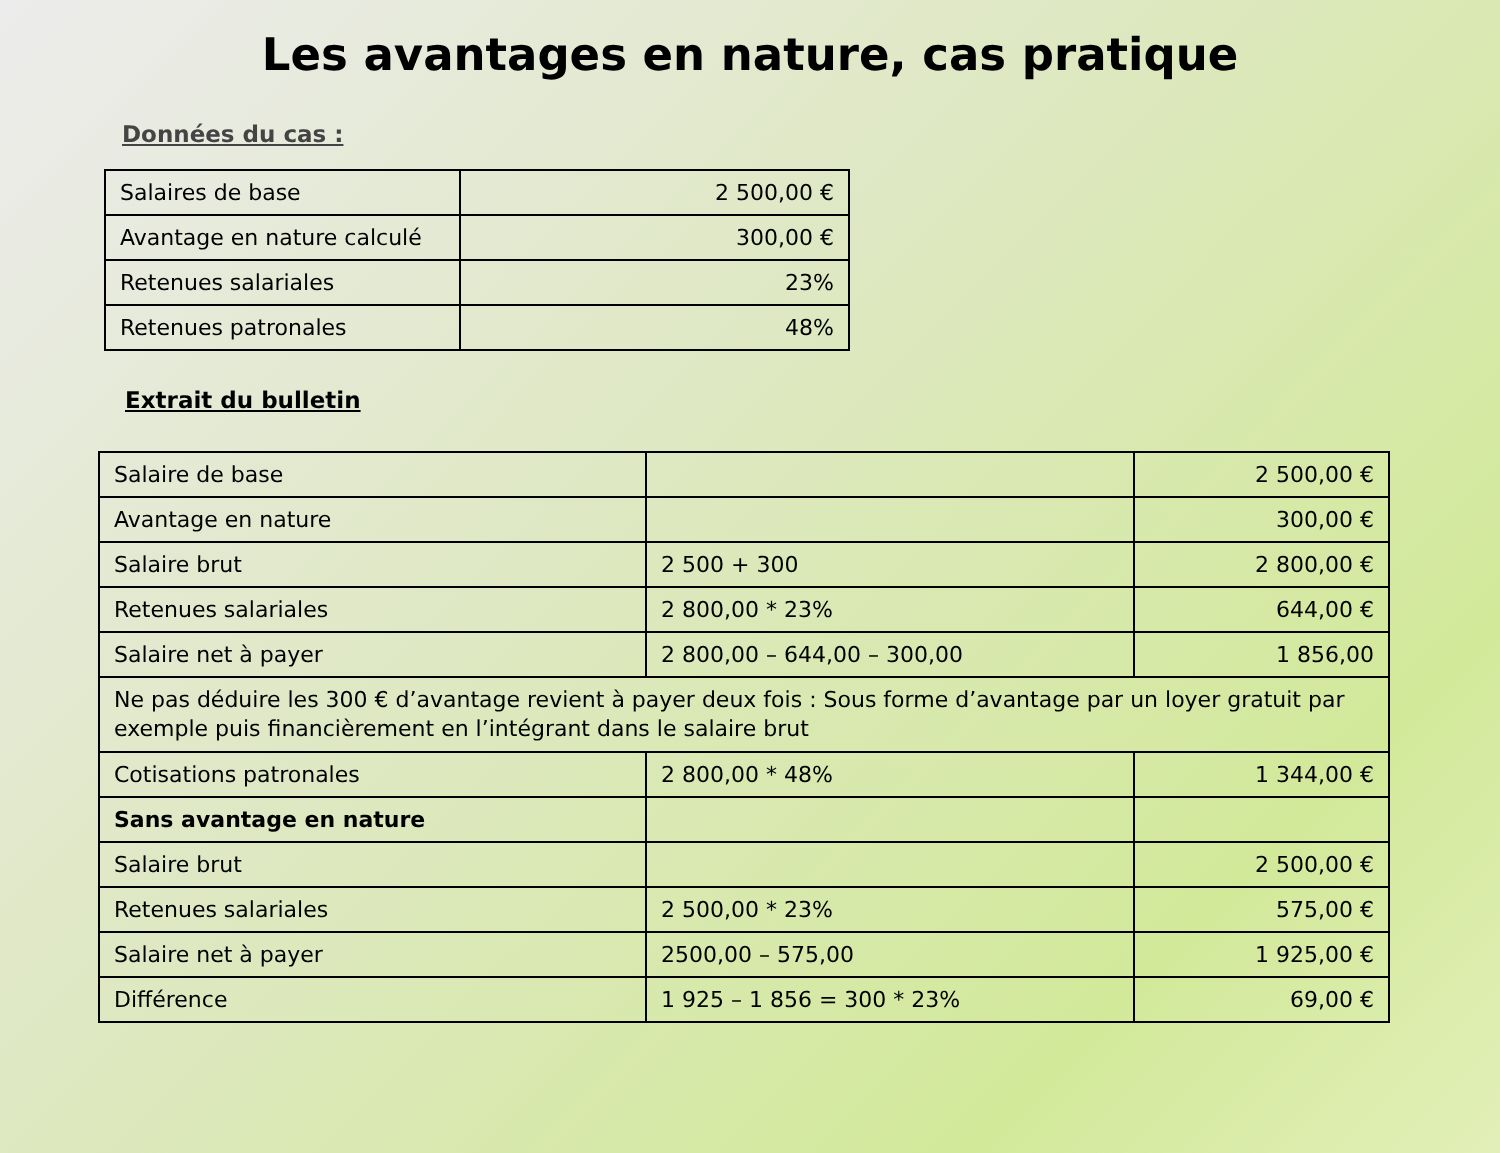Les avantages en nature, cas pratique
Données du cas :
| Salaires de base | 2 500,00 € |
| Avantage en nature calculé | 300,00 € |
| Retenues salariales | 23% |
| Retenues patronales | 48% |
Extrait du bulletin
| Salaire de base | | 2 500,00 € |
| Avantage en nature | | 300,00 € |
| Salaire brut | 2 500 + 300 | 2 800,00 € |
| Retenues salariales | 2 800,00 * 23% | 644,00 € |
| Salaire net à payer | 2 800,00 – 644,00 – 300,00 | 1 856,00 |
| Ne pas déduire les 300 € d’avantage revient à payer deux fois : Sous forme d’avantage par un loyer gratuit par exemple puis financièrement en l’intégrant dans le salaire brut | | |
| Cotisations patronales | 2 800,00 * 48% | 1 344,00 € |
| Sans avantage en nature | | |
| Salaire brut | | 2 500,00 € |
| Retenues salariales | 2 500,00 * 23% | 575,00 € |
| Salaire net à payer | 2500,00 – 575,00 | 1 925,00 € |
| Différence | 1 925 – 1 856 = 300 * 23% | 69,00 € |